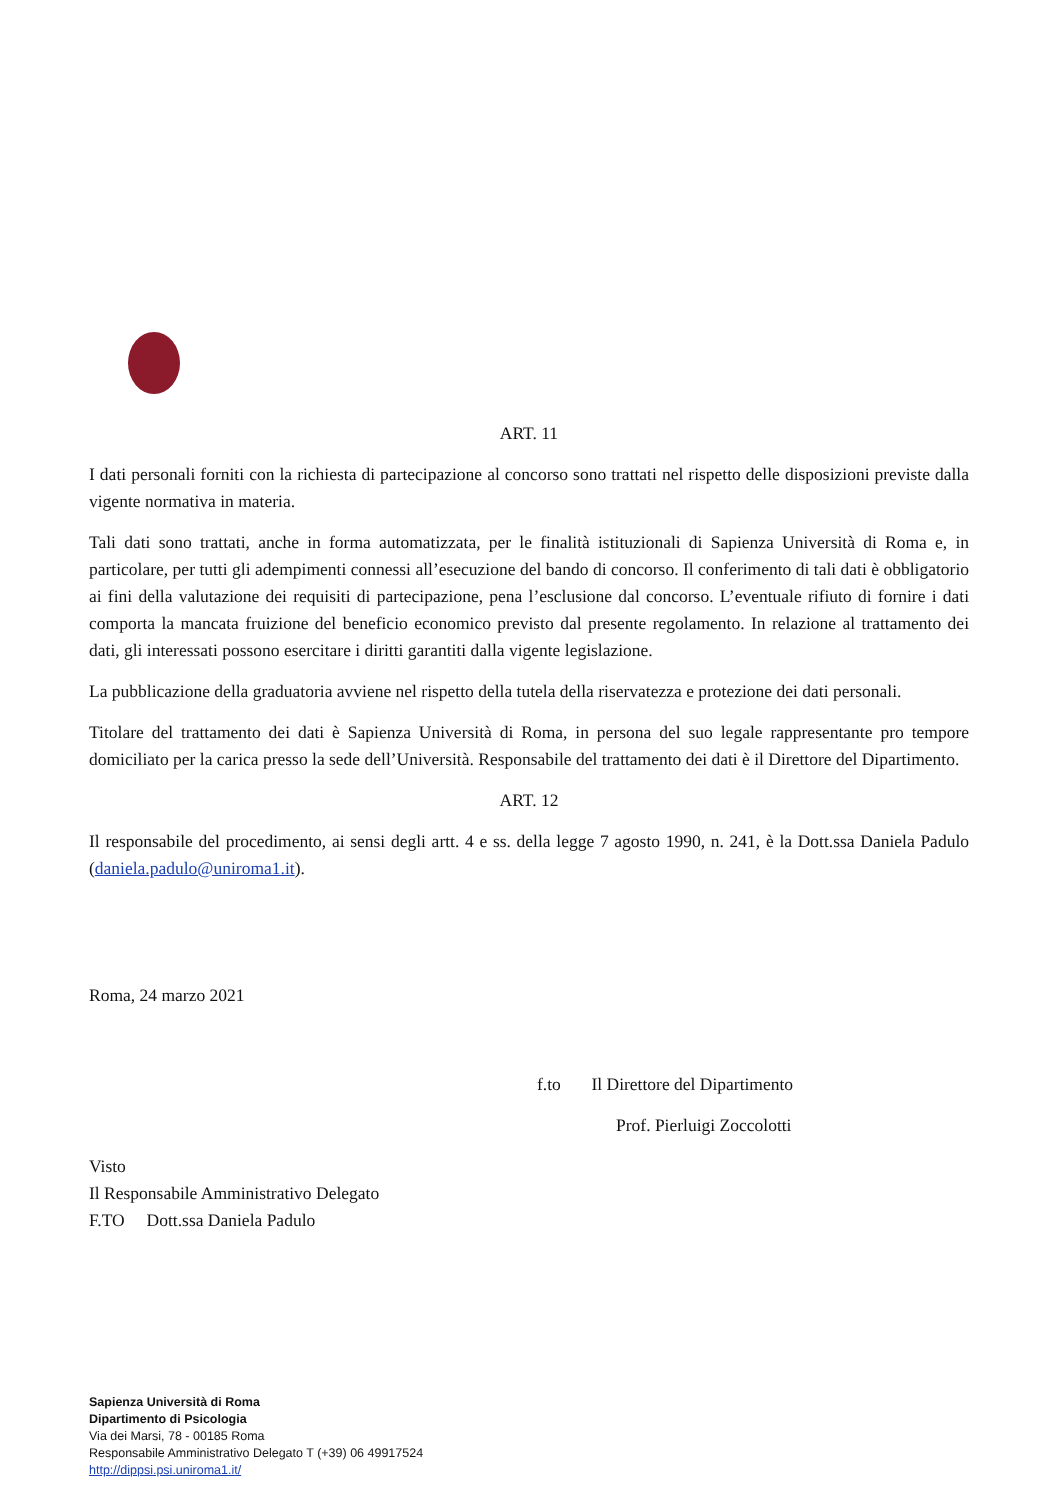ART. 11
I dati personali forniti con la richiesta di partecipazione al concorso sono trattati nel rispetto delle disposizioni previste dalla vigente normativa in materia.
Tali dati sono trattati, anche in forma automatizzata, per le finalità istituzionali di Sapienza Università di Roma e, in particolare, per tutti gli adempimenti connessi all’esecuzione del bando di concorso. Il conferimento di tali dati è obbligatorio ai fini della valutazione dei requisiti di partecipazione, pena l’esclusione dal concorso. L’eventuale rifiuto di fornire i dati comporta la mancata fruizione del beneficio economico previsto dal presente regolamento. In relazione al trattamento dei dati, gli interessati possono esercitare i diritti garantiti dalla vigente legislazione.
La pubblicazione della graduatoria avviene nel rispetto della tutela della riservatezza e protezione dei dati personali.
Titolare del trattamento dei dati è Sapienza Università di Roma, in persona del suo legale rappresentante pro tempore domiciliato per la carica presso la sede dell’Università. Responsabile del trattamento dei dati è il Direttore del Dipartimento.
ART. 12
Il responsabile del procedimento, ai sensi degli artt. 4 e ss. della legge 7 agosto 1990, n. 241, è la Dott.ssa Daniela Padulo (daniela.padulo@uniroma1.it).
Roma, 24 marzo 2021
f.to Il Direttore del Dipartimento
Prof. Pierluigi Zoccolotti
Visto
Il Responsabile Amministrativo Delegato
F.TO Dott.ssa Daniela Padulo
Sapienza Università di Roma
Dipartimento di Psicologia
Via dei Marsi, 78 - 00185 Roma
Responsabile Amministrativo Delegato T (+39) 06 49917524
http://dippsi.psi.uniroma1.it/